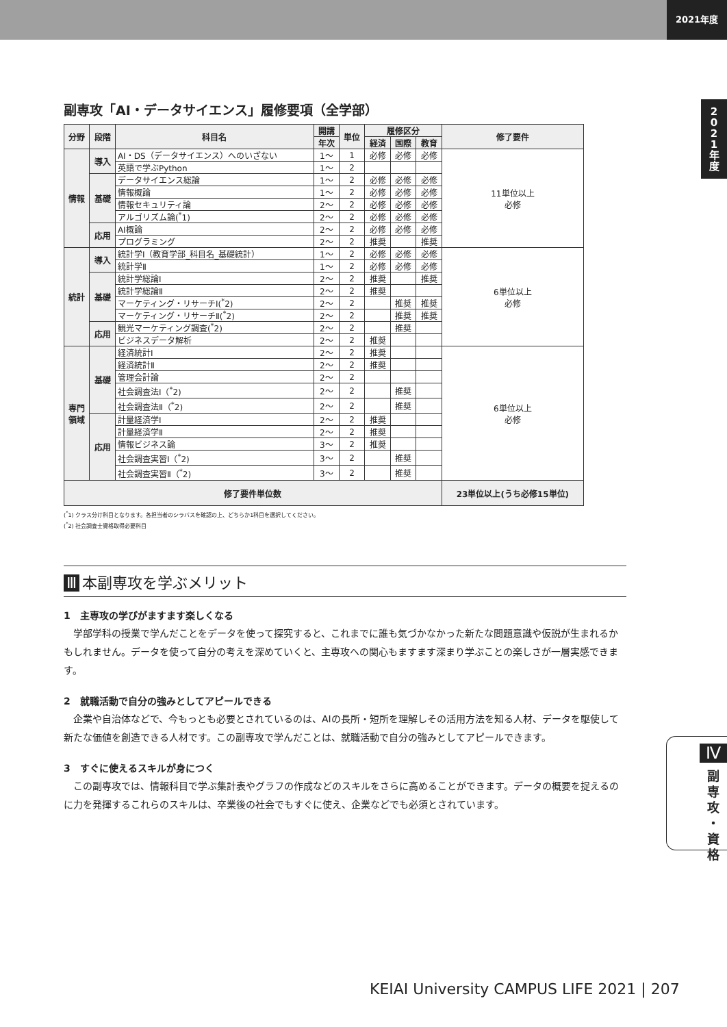2021年度
2
0
2
1
年
度
Ⅳ
副
専
攻
・
資
格
副専攻「AI・データサイエンス」履修要項（全学部）
| 分野 | 段階 | 科目名 | 開講 | 単位 | 履修区分 | | | 修了要件 |
| --- | --- | --- | --- | --- | --- | --- | --- | --- |
| | | | 年次 | | 経済 | 国際 | 教育 | |
| 情報 | 導入 | AI・DS（データサイエンス）へのいざない | 1～ | 1 | 必修 | 必修 | 必修 | 11単位以上 必修 |
| | | 英語で学ぶPython | 1～ | 2 | | | | |
| | 基礎 | データサイエンス総論 | 1～ | 2 | 必修 | 必修 | 必修 | |
| | | 情報概論 | 1～ | 2 | 必修 | 必修 | 必修 | |
| | | 情報セキュリティ論 | 2～ | 2 | 必修 | 必修 | 必修 | |
| | | アルゴリズム論(<sup>*</sup>1) | 2～ | 2 | 必修 | 必修 | 必修 | |
| | 応用 | AI概論 | 2～ | 2 | 必修 | 必修 | 必修 | |
| | | プログラミング | 2～ | 2 | 推奨 | | 推奨 | |
| 統計 | 導入 | 統計学Ⅰ（教育学部_科目名_基礎統計） | 1～ | 2 | 必修 | 必修 | 必修 | 6単位以上 必修 |
| | | 統計学Ⅱ | 1～ | 2 | 必修 | 必修 | 必修 | |
| | 基礎 | 統計学総論Ⅰ | 2～ | 2 | 推奨 | | 推奨 | |
| | | 統計学総論Ⅱ | 2～ | 2 | 推奨 | | | |
| | | マーケティング・リサーチⅠ(<sup>*</sup>2) | 2～ | 2 | | 推奨 | 推奨 | |
| | | マーケティング・リサーチⅡ(<sup>*</sup>2) | 2～ | 2 | | 推奨 | 推奨 | |
| | 応用 | 観光マーケティング調査(<sup>*</sup>2) | 2～ | 2 | | 推奨 | | |
| | | ビジネスデータ解析 | 2～ | 2 | 推奨 | | | |
| 専門 領域 | 基礎 | 経済統計Ⅰ | 2～ | 2 | 推奨 | | | 6単位以上 必修 |
| | | 経済統計Ⅱ | 2～ | 2 | 推奨 | | | |
| | | 管理会計論 | 2～ | 2 | | | | |
| | | 社会調査法Ⅰ（<sup>*</sup>2) | 2～ | 2 | | 推奨 | | |
| | | 社会調査法Ⅱ（<sup>*</sup>2) | 2～ | 2 | | 推奨 | | |
| | 応用 | 計量経済学Ⅰ | 2～ | 2 | 推奨 | | | |
| | | 計量経済学Ⅱ | 2～ | 2 | 推奨 | | | |
| | | 情報ビジネス論 | 3～ | 2 | 推奨 | | | |
| | | 社会調査実習Ⅰ（<sup>*</sup>2) | 3～ | 2 | | 推奨 | | |
| | | 社会調査実習Ⅱ（<sup>*</sup>2) | 3～ | 2 | | 推奨 | | |
| 修了要件単位数 | | | | | | | | 23単位以上(うち必修15単位) |
(<sup>*</sup>1) クラス分け科目となります。各担当者のシラバスを確認の上、どちらか1科目を選択してください。
(<sup>*</sup>2) 社会調査士資格取得必要科目
Ⅲ 本副専攻を学ぶメリット
1　主専攻の学びがますます楽しくなる
学部学科の授業で学んだことをデータを使って探究すると、これまでに誰も気づかなかった新たな問題意識や仮説が生まれるかもしれません。データを使って自分の考えを深めていくと、主専攻への関心もますます深まり学ぶことの楽しさが一層実感できます。
2　就職活動で自分の強みとしてアピールできる
企業や自治体などで、今もっとも必要とされているのは、AIの長所・短所を理解しその活用方法を知る人材、データを駆使して新たな価値を創造できる人材です。この副専攻で学んだことは、就職活動で自分の強みとしてアピールできます。
3　すぐに使えるスキルが身につく
この副専攻では、情報科目で学ぶ集計表やグラフの作成などのスキルをさらに高めることができます。データの概要を捉えるのに力を発揮するこれらのスキルは、卒業後の社会でもすぐに使え、企業などでも必須とされています。
KEIAI University CAMPUS LIFE 2021 | 207